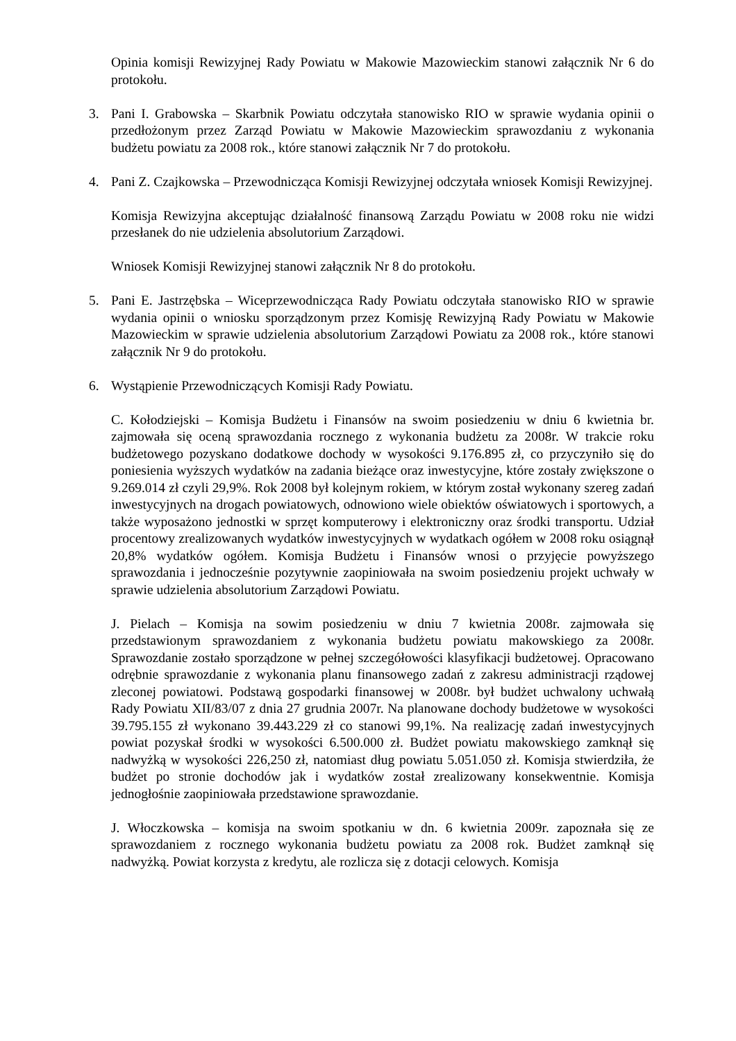Opinia komisji Rewizyjnej Rady Powiatu w Makowie Mazowieckim stanowi załącznik Nr 6 do protokołu.
3. Pani I. Grabowska – Skarbnik Powiatu odczytała stanowisko RIO w sprawie wydania opinii o przedłożonym przez Zarząd Powiatu w Makowie Mazowieckim sprawozdaniu z wykonania budżetu powiatu za 2008 rok., które stanowi załącznik Nr 7 do protokołu.
4. Pani Z. Czajkowska – Przewodnicząca Komisji Rewizyjnej odczytała wniosek Komisji Rewizyjnej.
Komisja Rewizyjna akceptując działalność finansową Zarządu Powiatu w 2008 roku nie widzi przesłanek do nie udzielenia absolutorium Zarządowi.
Wniosek Komisji Rewizyjnej stanowi załącznik Nr 8 do protokołu.
5. Pani E. Jastrzębska – Wiceprzewodnicząca Rady Powiatu odczytała stanowisko RIO w sprawie wydania opinii o wniosku sporządzonym przez Komisję Rewizyjną Rady Powiatu w Makowie Mazowieckim w sprawie udzielenia absolutorium Zarządowi Powiatu za 2008 rok., które stanowi załącznik Nr 9 do protokołu.
6. Wystąpienie Przewodniczących Komisji Rady Powiatu.
C. Kołodziejski – Komisja Budżetu i Finansów na swoim posiedzeniu w dniu 6 kwietnia br. zajmowała się oceną sprawozdania rocznego z wykonania budżetu za 2008r. W trakcie roku budżetowego pozyskano dodatkowe dochody w wysokości 9.176.895 zł, co przyczyniło się do poniesienia wyższych wydatków na zadania bieżące oraz inwestycyjne, które zostały zwiększone o 9.269.014 zł czyli 29,9%. Rok 2008 był kolejnym rokiem, w którym został wykonany szereg zadań inwestycyjnych na drogach powiatowych, odnowiono wiele obiektów oświatowych i sportowych, a także wyposażono jednostki w sprzęt komputerowy i elektroniczny oraz środki transportu. Udział procentowy zrealizowanych wydatków inwestycyjnych w wydatkach ogółem w 2008 roku osiągnął 20,8% wydatków ogółem. Komisja Budżetu i Finansów wnosi o przyjęcie powyższego sprawozdania i jednocześnie pozytywnie zaopiniowała na swoim posiedzeniu projekt uchwały w sprawie udzielenia absolutorium Zarządowi Powiatu.
J. Pielach – Komisja na sowim posiedzeniu w dniu 7 kwietnia 2008r. zajmowała się przedstawionym sprawozdaniem z wykonania budżetu powiatu makowskiego za 2008r. Sprawozdanie zostało sporządzone w pełnej szczegółowości klasyfikacji budżetowej. Opracowano odrębnie sprawozdanie z wykonania planu finansowego zadań z zakresu administracji rządowej zleconej powiatowi. Podstawą gospodarki finansowej w 2008r. był budżet uchwalony uchwałą Rady Powiatu XII/83/07 z dnia 27 grudnia 2007r. Na planowane dochody budżetowe w wysokości 39.795.155 zł wykonano 39.443.229 zł co stanowi 99,1%. Na realizację zadań inwestycyjnych powiat pozyskał środki w wysokości 6.500.000 zł. Budżet powiatu makowskiego zamknął się nadwyżką w wysokości 226,250 zł, natomiast dług powiatu 5.051.050 zł. Komisja stwierdziła, że budżet po stronie dochodów jak i wydatków został zrealizowany konsekwentnie. Komisja jednogłośnie zaopiniowała przedstawione sprawozdanie.
J. Włoczkowska – komisja na swoim spotkaniu w dn. 6 kwietnia 2009r. zapoznała się ze sprawozdaniem z rocznego wykonania budżetu powiatu za 2008 rok. Budżet zamknął się nadwyżką. Powiat korzysta z kredytu, ale rozlicza się z dotacji celowych. Komisja